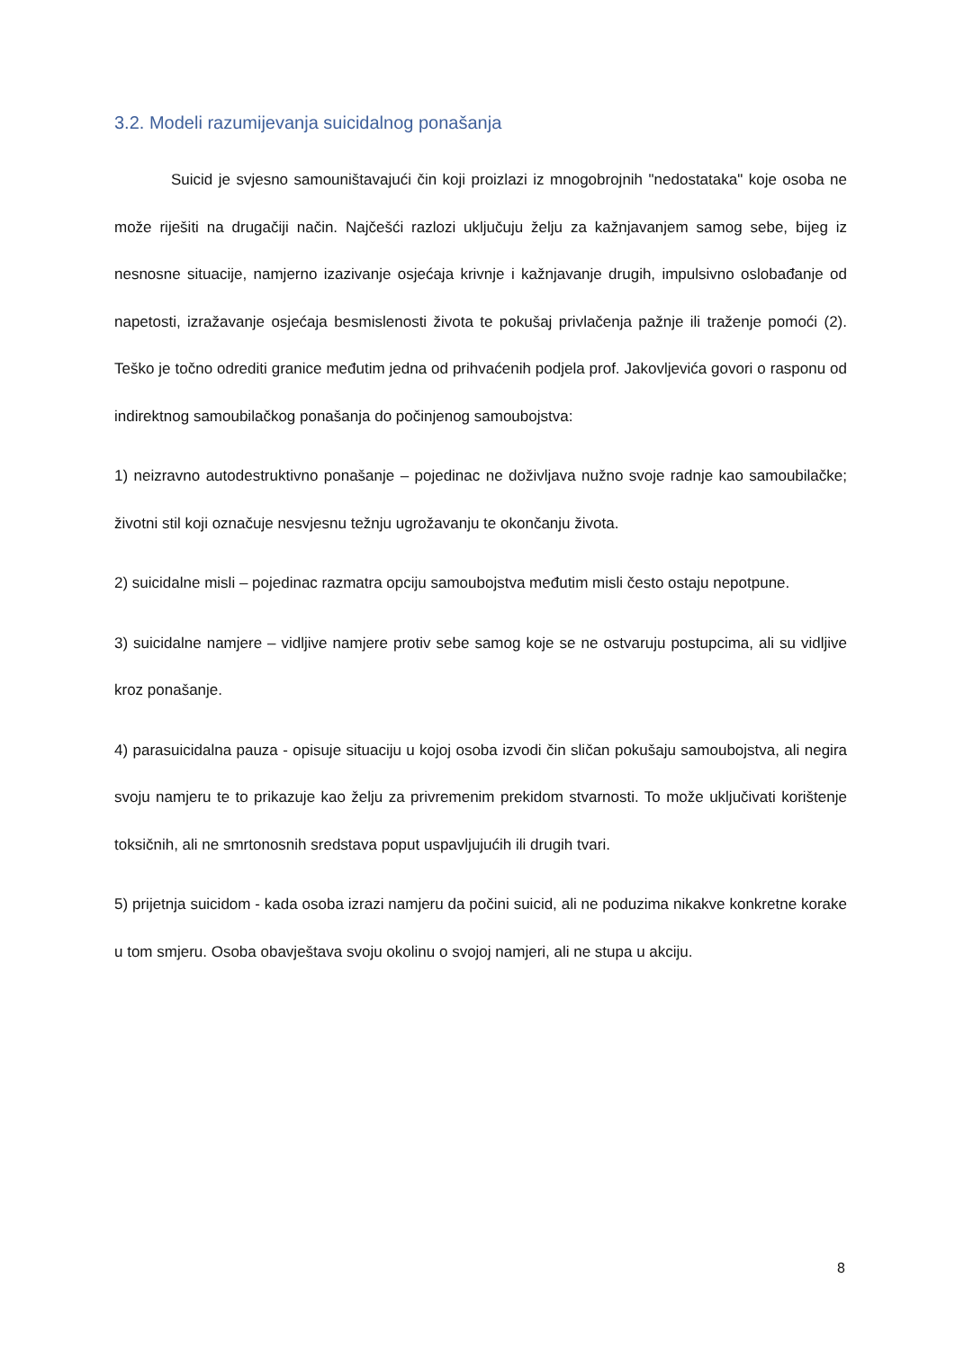3.2. Modeli razumijevanja suicidalnog ponašanja
Suicid je svjesno samouništavajući čin koji proizlazi iz mnogobrojnih "nedostataka" koje osoba ne može riješiti na drugačiji način. Najčešći razlozi uključuju želju za kažnjavanjem samog sebe, bijeg iz nesnosne situacije, namjerno izazivanje osjećaja krivnje i kažnjavanje drugih, impulsivno oslobađanje od napetosti, izražavanje osjećaja besmislenosti života te pokušaj privlačenja pažnje ili traženje pomoći (2). Teško je točno odrediti granice međutim jedna od prihvaćenih podjela prof. Jakovljevića govori o rasponu od indirektnog samoubilačkog ponašanja do počinjenog samoubojstva:
1) neizravno autodestruktivno ponašanje – pojedinac ne doživljava nužno svoje radnje kao samoubilačke; životni stil koji označuje nesvjesnu težnju ugrožavanju te okončanju života.
2) suicidalne misli – pojedinac razmatra opciju samoubojstva međutim misli često ostaju nepotpune.
3) suicidalne namjere – vidljive namjere protiv sebe samog koje se ne ostvaruju postupcima, ali su vidljive kroz ponašanje.
4) parasuicidalna pauza - opisuje situaciju u kojoj osoba izvodi čin sličan pokušaju samoubojstva, ali negira svoju namjeru te to prikazuje kao želju za privremenim prekidom stvarnosti. To može uključivati korištenje toksičnih, ali ne smrtonosnih sredstava poput uspavljujućih ili drugih tvari.
5) prijetnja suicidom - kada osoba izrazi namjeru da počini suicid, ali ne poduzima nikakve konkretne korake u tom smjeru. Osoba obavještava svoju okolinu o svojoj namjeri, ali ne stupa u akciju.
8